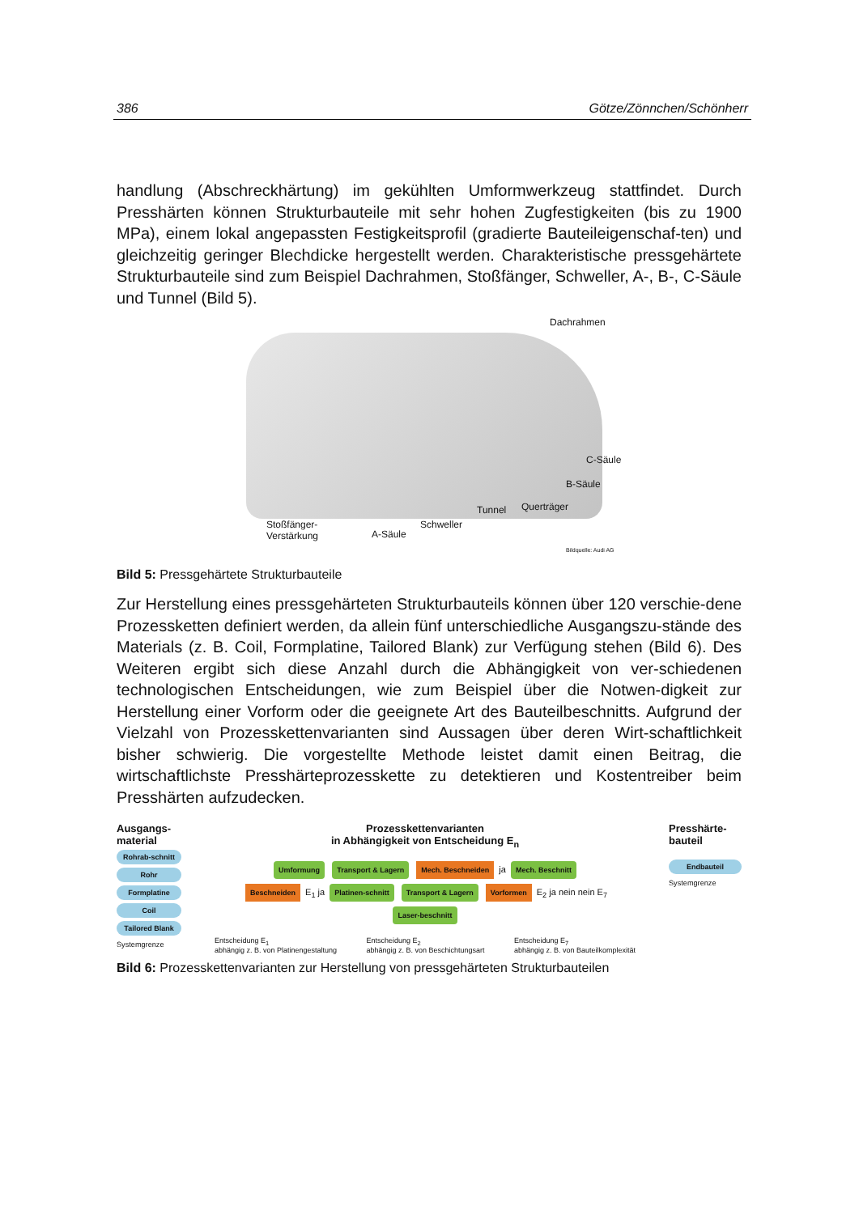386 Götze/Zönnchen/Schönherr
handlung (Abschreckhärtung) im gekühlten Umformwerkzeug stattfindet. Durch Presshärten können Strukturbauteile mit sehr hohen Zugfestigkeiten (bis zu 1900 MPa), einem lokal angepassten Festigkeitsprofil (gradierte Bauteileigenschaf-ten) und gleichzeitig geringer Blechdicke hergestellt werden. Charakteristische pressgehärtete Strukturbauteile sind zum Beispiel Dachrahmen, Stoßfänger, Schweller, A-, B-, C-Säule und Tunnel (Bild 5).
Dachrahmen
C-Säule
B-Säule
Querträger Tunnel
Schweller Stoßfänger-
Verstärkung A-Säule
Bildquelle: Audi AG
Bild 5: Pressgehärtete Strukturbauteile
Zur Herstellung eines pressgehärteten Strukturbauteils können über 120 verschie-dene Prozessketten definiert werden, da allein fünf unterschiedliche Ausgangszu-stände des Materials (z. B. Coil, Formplatine, Tailored Blank) zur Verfügung stehen (Bild 6). Des Weiteren ergibt sich diese Anzahl durch die Abhängigkeit von ver-schiedenen technologischen Entscheidungen, wie zum Beispiel über die Notwen-digkeit zur Herstellung einer Vorform oder die geeignete Art des Bauteilbeschnitts. Aufgrund der Vielzahl von Prozesskettenvarianten sind Aussagen über deren Wirt-schaftlichkeit bisher schwierig. Die vorgestellte Methode leistet damit einen Beitrag, die wirtschaftlichste Presshärteprozesskette zu detektieren und Kostentreiber beim Presshärten aufzudecken.
Ausgangs-material
Rohrab-schnitt
Rohr
Formplatine
Coil
Tailored Blank
Systemgrenze
Prozesskettenvarianten
in Abhängigkeit von Entscheidung E<sub>n</sub>
Umformung Transport & Lagern Mech. Beschneiden ja Mech. Beschnitt
Beschneiden E<sub>1</sub> ja Platinen-schnitt Transport & Lagern Vorformen E<sub>2</sub> ja nein nein E<sub>7</sub> Laser-beschnitt
Entscheidung E<sub>1</sub>
abhängig z. B. von Platinengestaltung
Entscheidung E<sub>2</sub>
abhängig z. B. von Beschichtungsart
Entscheidung E<sub>7</sub>
abhängig z. B. von Bauteilkomplexität
Presshärte-bauteil
Endbauteil
Systemgrenze
Bild 6: Prozesskettenvarianten zur Herstellung von pressgehärteten Strukturbauteilen